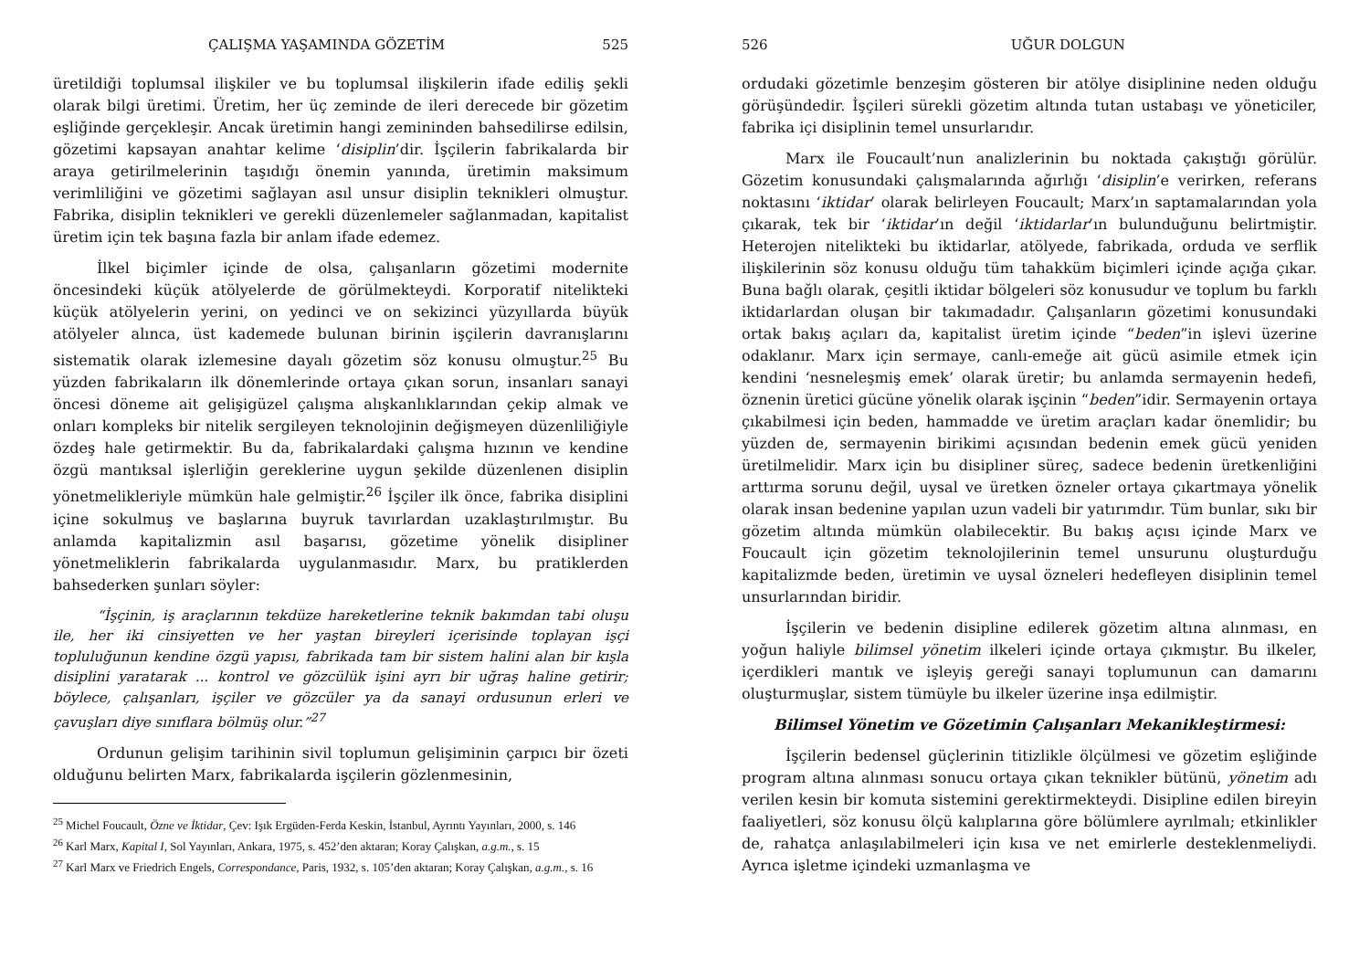ÇALIŞMA YAŞAMINDA GÖZETİM 525
üretildiği toplumsal ilişkiler ve bu toplumsal ilişkilerin ifade ediliş şekli olarak bilgi üretimi. Üretim, her üç zeminde de ileri derecede bir gözetim eşliğinde gerçekleşir. Ancak üretimin hangi zemininden bahsedilirse edilsin, gözetimi kapsayan anahtar kelime ‘disiplin’dir. İşçilerin fabrikalarda bir araya getirilmelerinin taşıdığı önemin yanında, üretimin maksimum verimliliğini ve gözetimi sağlayan asıl unsur disiplin teknikleri olmuştur. Fabrika, disiplin teknikleri ve gerekli düzenlemeler sağlanmadan, kapitalist üretim için tek başına fazla bir anlam ifade edemez.
İlkel biçimler içinde de olsa, çalışanların gözetimi modernite öncesindeki küçük atölyelerde de görülmekteydi. Korporatif nitelikteki küçük atölyelerin yerini, on yedinci ve on sekizinci yüzyıllarda büyük atölyeler alınca, üst kademede bulunan birinin işçilerin davranışlarını sistematik olarak izlemesine dayalı gözetim söz konusu olmuştur.<sup>25</sup> Bu yüzden fabrikaların ilk dönemlerinde ortaya çıkan sorun, insanları sanayi öncesi döneme ait gelişigüzel çalışma alışkanlıklarından çekip almak ve onları kompleks bir nitelik sergileyen teknolojinin değişmeyen düzenliliğiyle özdeş hale getirmektir. Bu da, fabrikalardaki çalışma hızının ve kendine özgü mantıksal işlerliğin gereklerine uygun şekilde düzenlenen disiplin yönetmelikleriyle mümkün hale gelmiştir.<sup>26</sup> İşçiler ilk önce, fabrika disiplini içine sokulmuş ve başlarına buyruk tavırlardan uzaklaştırılmıştır. Bu anlamda kapitalizmin asıl başarısı, gözetime yönelik disipliner yönetmeliklerin fabrikalarda uygulanmasıdır. Marx, bu pratiklerden bahsederken şunları söyler:
“İşçinin, iş araçlarının tekdüze hareketlerine teknik bakımdan tabi oluşu ile, her iki cinsiyetten ve her yaştan bireyleri içerisinde toplayan işçi topluluğunun kendine özgü yapısı, fabrikada tam bir sistem halini alan bir kışla disiplini yaratarak ... kontrol ve gözcülük işini ayrı bir uğraş haline getirir; böylece, çalışanları, işçiler ve gözcüler ya da sanayi ordusunun erleri ve çavuşları diye sınıflara bölmüş olur.”<sup>27</sup>
Ordunun gelişim tarihinin sivil toplumun gelişiminin çarpıcı bir özeti olduğunu belirten Marx, fabrikalarda işçilerin gözlenmesinin,
<sup>25</sup> Michel Foucault, Özne ve İktidar, Çev: Işık Ergüden-Ferda Keskin, İstanbul, Ayrıntı Yayınları, 2000, s. 146
<sup>26</sup> Karl Marx, Kapital I, Sol Yayınları, Ankara, 1975, s. 452’den aktaran; Koray Çalışkan, a.g.m., s. 15
<sup>27</sup> Karl Marx ve Friedrich Engels, Correspondance, Paris, 1932, s. 105’den aktaran; Koray Çalışkan, a.g.m., s. 16
526 UĞUR DOLGUN
ordudaki gözetimle benzeşim gösteren bir atölye disiplinine neden olduğu görüşündedir. İşçileri sürekli gözetim altında tutan ustabaşı ve yöneticiler, fabrika içi disiplinin temel unsurlarıdır.
Marx ile Foucault’nun analizlerinin bu noktada çakıştığı görülür. Gözetim konusundaki çalışmalarında ağırlığı ‘disiplin’e verirken, referans noktasını ‘iktidar’ olarak belirleyen Foucault; Marx’ın saptamalarından yola çıkarak, tek bir ‘iktidar’ın değil ‘iktidarlar’ın bulunduğunu belirtmiştir. Heterojen nitelikteki bu iktidarlar, atölyede, fabrikada, orduda ve serflik ilişkilerinin söz konusu olduğu tüm tahakküm biçimleri içinde açığa çıkar. Buna bağlı olarak, çeşitli iktidar bölgeleri söz konusudur ve toplum bu farklı iktidarlardan oluşan bir takımadadır. Çalışanların gözetimi konusundaki ortak bakış açıları da, kapitalist üretim içinde “beden”in işlevi üzerine odaklanır. Marx için sermaye, canlı-emeğe ait gücü asimile etmek için kendini ‘nesneleşmiş emek’ olarak üretir; bu anlamda sermayenin hedefi, öznenin üretici gücüne yönelik olarak işçinin “beden”idir. Sermayenin ortaya çıkabilmesi için beden, hammadde ve üretim araçları kadar önemlidir; bu yüzden de, sermayenin birikimi açısından bedenin emek gücü yeniden üretilmelidir. Marx için bu disipliner süreç, sadece bedenin üretkenliğini arttırma sorunu değil, uysal ve üretken özneler ortaya çıkartmaya yönelik olarak insan bedenine yapılan uzun vadeli bir yatırımdır. Tüm bunlar, sıkı bir gözetim altında mümkün olabilecektir. Bu bakış açısı içinde Marx ve Foucault için gözetim teknolojilerinin temel unsurunu oluşturduğu kapitalizmde beden, üretimin ve uysal özneleri hedefleyen disiplinin temel unsurlarından biridir.
İşçilerin ve bedenin disipline edilerek gözetim altına alınması, en yoğun haliyle bilimsel yönetim ilkeleri içinde ortaya çıkmıştır. Bu ilkeler, içerdikleri mantık ve işleyiş gereği sanayi toplumunun can damarını oluşturmuşlar, sistem tümüyle bu ilkeler üzerine inşa edilmiştir.
Bilimsel Yönetim ve Gözetimin Çalışanları Mekanikleştirmesi:
İşçilerin bedensel güçlerinin titizlikle ölçülmesi ve gözetim eşliğinde program altına alınması sonucu ortaya çıkan teknikler bütünü, yönetim adı verilen kesin bir komuta sistemini gerektirmekteydi. Disipline edilen bireyin faaliyetleri, söz konusu ölçü kalıplarına göre bölümlere ayrılmalı; etkinlikler de, rahatça anlaşılabilmeleri için kısa ve net emirlerle desteklenmeliydi. Ayrıca işletme içindeki uzmanlaşma ve